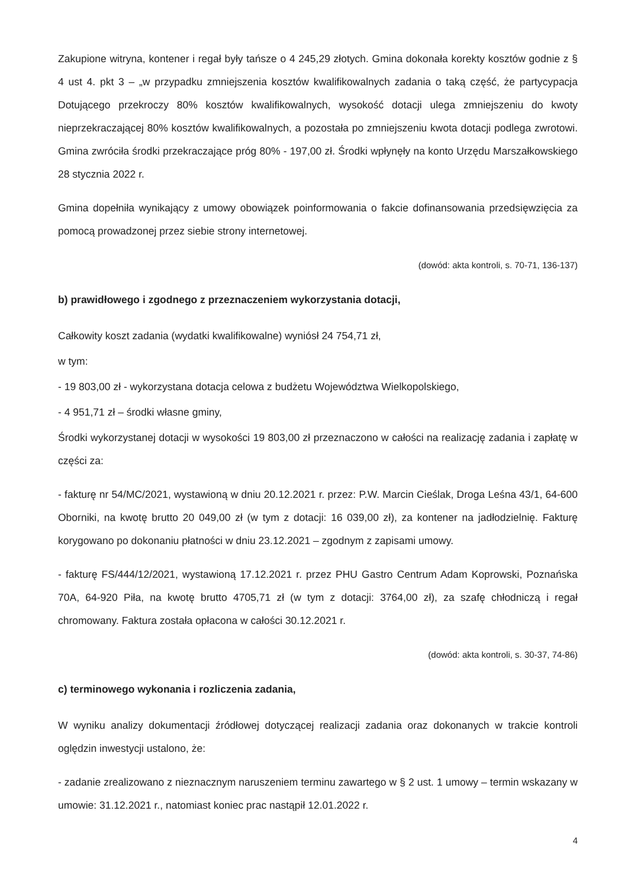Zakupione witryna, kontener i regał były tańsze o 4 245,29 złotych. Gmina dokonała korekty kosztów godnie z § 4 ust 4. pkt 3 – „w przypadku zmniejszenia kosztów kwalifikowalnych zadania o taką część, że partycypacja Dotującego przekroczy 80% kosztów kwalifikowalnych, wysokość dotacji ulega zmniejszeniu do kwoty nieprzekraczającej 80% kosztów kwalifikowalnych, a pozostała po zmniejszeniu kwota dotacji podlega zwrotowi. Gmina zwróciła środki przekraczające próg 80% - 197,00 zł. Środki wpłynęły na konto Urzędu Marszałkowskiego 28 stycznia 2022 r.
Gmina dopełniła wynikający z umowy obowiązek poinformowania o fakcie dofinansowania przedsięwzięcia za pomocą prowadzonej przez siebie strony internetowej.
(dowód: akta kontroli, s. 70-71, 136-137)
b) prawidłowego i zgodnego z przeznaczeniem wykorzystania dotacji,
Całkowity koszt zadania (wydatki kwalifikowalne) wyniósł 24 754,71 zł,
w tym:
- 19 803,00 zł - wykorzystana dotacja celowa z budżetu Województwa Wielkopolskiego,
- 4 951,71 zł – środki własne gminy,
Środki wykorzystanej dotacji w wysokości 19 803,00 zł przeznaczono w całości na realizację zadania i zapłatę w części za:
- fakturę nr 54/MC/2021, wystawioną w dniu 20.12.2021 r. przez: P.W. Marcin Cieślak, Droga Leśna 43/1, 64-600 Oborniki, na kwotę brutto 20 049,00 zł (w tym z dotacji: 16 039,00 zł), za kontener na jadłodzielnię. Fakturę korygowano po dokonaniu płatności w dniu 23.12.2021 – zgodnym z zapisami umowy.
- fakturę FS/444/12/2021, wystawioną 17.12.2021 r. przez PHU Gastro Centrum Adam Koprowski, Poznańska 70A, 64-920 Piła, na kwotę brutto 4705,71 zł (w tym z dotacji: 3764,00 zł), za szafę chłodniczą i regał chromowany. Faktura została opłacona w całości 30.12.2021 r.
(dowód: akta kontroli, s. 30-37, 74-86)
c) terminowego wykonania i rozliczenia zadania,
W wyniku analizy dokumentacji źródłowej dotyczącej realizacji zadania oraz dokonanych w trakcie kontroli oględzin inwestycji ustalono, że:
- zadanie zrealizowano z nieznacznym naruszeniem terminu zawartego w § 2 ust. 1 umowy – termin wskazany w umowie: 31.12.2021 r., natomiast koniec prac nastąpił 12.01.2022 r.
4